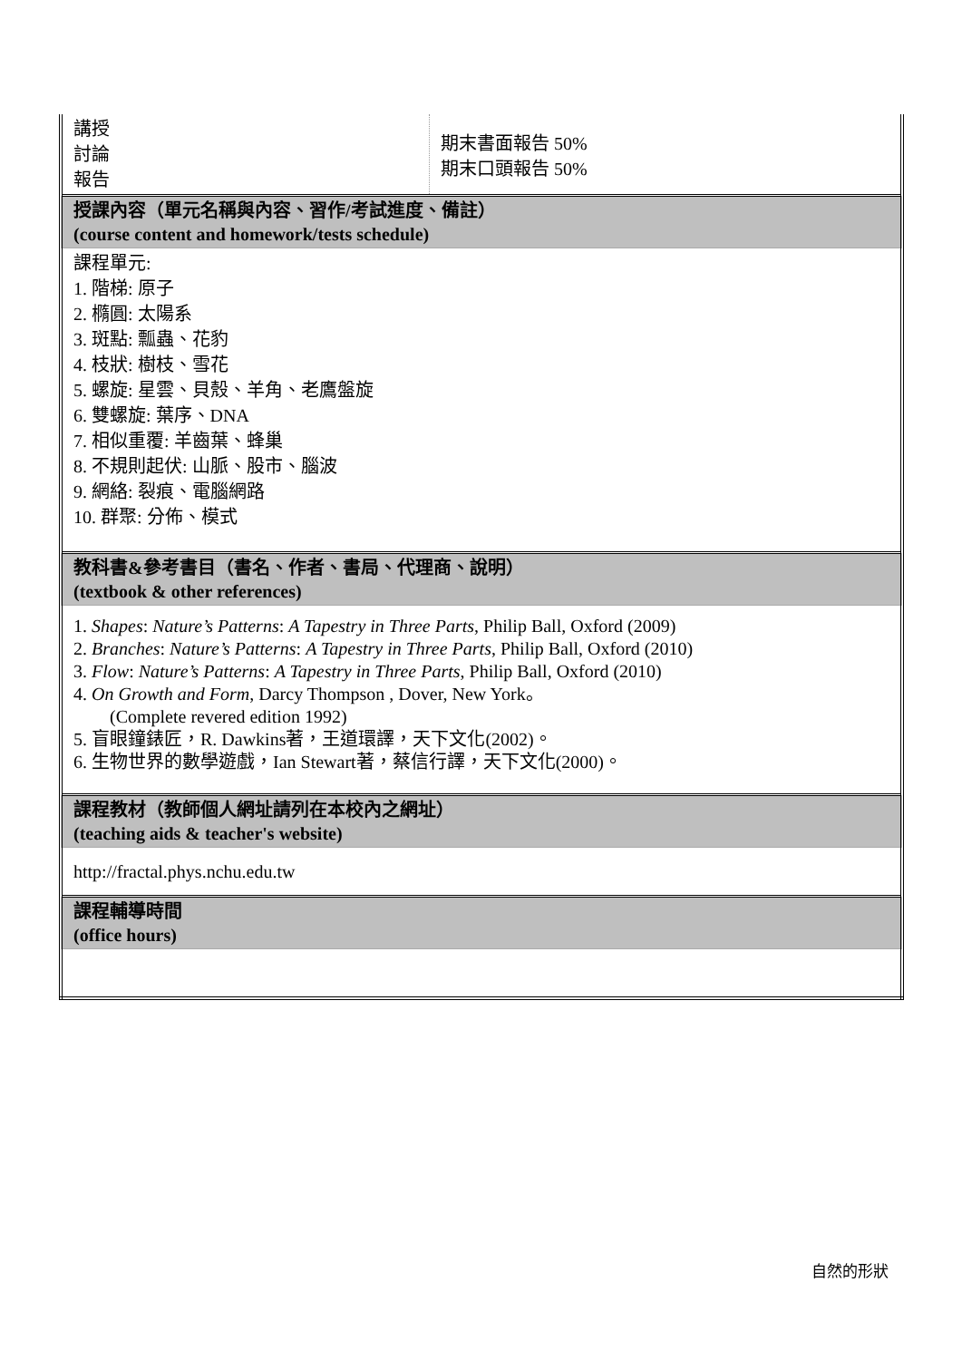| 講授 討論 報告 | 期末書面報告 50% 期末口頭報告 50% |
| 授課內容（單元名稱與內容、習作/考試進度、備註） (course content and homework/tests schedule) | |
| 課程單元: 1. 階梯: 原子 2. 橢圓: 太陽系 3. 斑點: 瓢蟲、花豹 4. 枝狀: 樹枝、雪花 5. 螺旋: 星雲、貝殼、羊角、老鷹盤旋 6. 雙螺旋: 葉序、DNA 7. 相似重覆: 羊齒葉、蜂巢 8. 不規則起伏: 山脈、股市、腦波 9. 網絡: 裂痕、電腦網路 10. 群聚: 分佈、模式 | |
| 教科書&參考書目（書名、作者、書局、代理商、說明） (textbook & other references) | |
| 1. Shapes : Nature’s Patterns : A Tapestry in Three Parts , Philip Ball, Oxford (2009) 2. Branches : Nature’s Patterns : A Tapestry in Three Parts , Philip Ball, Oxford (2010) 3. Flow : Nature’s Patterns : A Tapestry in Three Parts , Philip Ball, Oxford (2010) 4. On Growth and Form , Darcy Thompson , Dover, New York。 (Complete revered edition 1992) 5. 盲眼鐘錶匠，R. Dawkins著，王道環譯，天下文化(2002)。 6. 生物世界的數學遊戲，Ian Stewart著，蔡信行譯，天下文化(2000)。 | |
| 課程教材（教師個人網址請列在本校內之網址） (teaching aids & teacher's website) | |
| http://fractal.phys.nchu.edu.tw | |
| 課程輔導時間 (office hours) | |
自然的形狀